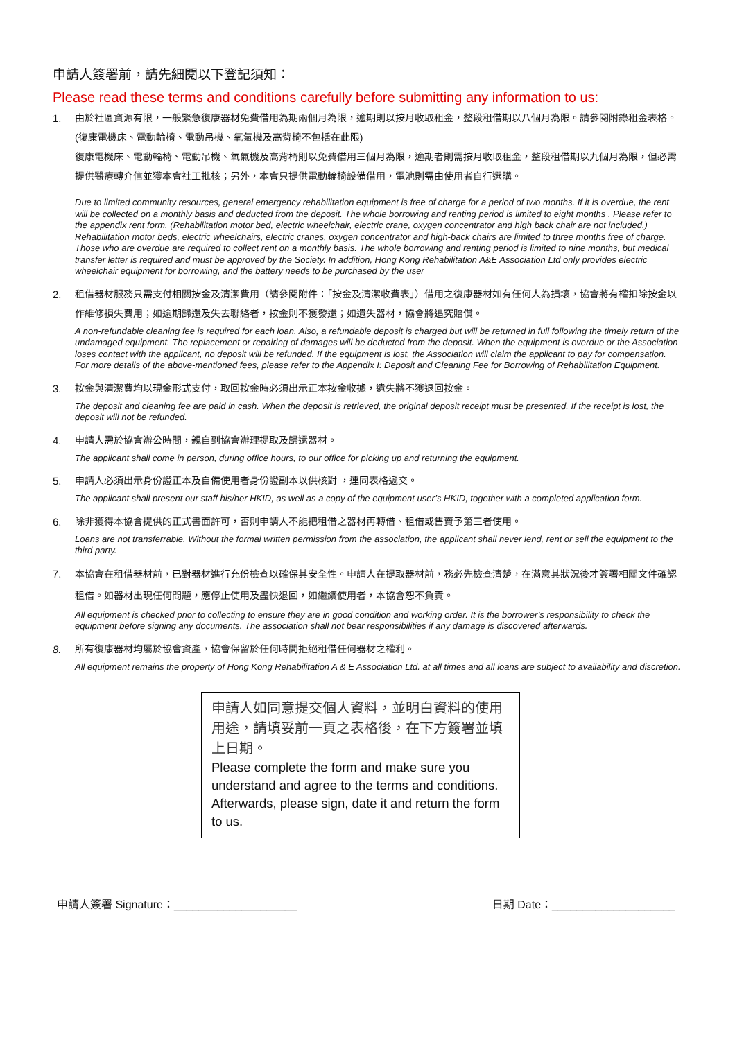申請人簽署前，請先細閱以下登記須知：
Please read these terms and conditions carefully before submitting any information to us:
1.
由於社區資源有限，一般緊急復康器材免費借用為期兩個月為限，逾期則以按月收取租金，整段租借期以八個月為限。請參閱附錄租金表格。(復康電機床、電動輪椅、電動吊機、氧氣機及高背椅不包括在此限)
復康電機床、電動輪椅、電動吊機、氧氣機及高背椅則以免費借用三個月為限，逾期者則需按月收取租金，整段租借期以九個月為限，但必需提供醫療轉介信並獲本會社工批核；另外，本會只提供電動輪椅設備借用，電池則需由使用者自行選購。
Due to limited community resources, general emergency rehabilitation equipment is free of charge for a period of two months. If it is overdue, the rent will be collected on a monthly basis and deducted from the deposit. The whole borrowing and renting period is limited to eight months . Please refer to the appendix rent form. (Rehabilitation motor bed, electric wheelchair, electric crane, oxygen concentrator and high back chair are not included.)
Rehabilitation motor beds, electric wheelchairs, electric cranes, oxygen concentrator and high-back chairs are limited to three months free of charge. Those who are overdue are required to collect rent on a monthly basis. The whole borrowing and renting period is limited to nine months, but medical transfer letter is required and must be approved by the Society. In addition, Hong Kong Rehabilitation A&E Association Ltd only provides electric wheelchair equipment for borrowing, and the battery needs to be purchased by the user
2.
租借器材服務只需支付相關按金及清潔費用（請參閱附件：「按金及清潔收費表」）借用之復康器材如有任何人為損壞，協會將有權扣除按金以作維修損失費用；如逾期歸還及失去聯絡者，按金則不獲發還；如遺失器材，協會將追究賠償。
A non-refundable cleaning fee is required for each loan. Also, a refundable deposit is charged but will be returned in full following the timely return of the undamaged equipment. The replacement or repairing of damages will be deducted from the deposit. When the equipment is overdue or the Association loses contact with the applicant, no deposit will be refunded. If the equipment is lost, the Association will claim the applicant to pay for compensation. For more details of the above-mentioned fees, please refer to the Appendix I: Deposit and Cleaning Fee for Borrowing of Rehabilitation Equipment.
3.
按金與清潔費均以現金形式支付，取回按金時必須出示正本按金收據，遺失將不獲退回按金。
The deposit and cleaning fee are paid in cash. When the deposit is retrieved, the original deposit receipt must be presented. If the receipt is lost, the deposit will not be refunded.
4.
申請人需於協會辦公時間，親自到協會辦理提取及歸還器材。
The applicant shall come in person, during office hours, to our office for picking up and returning the equipment.
5.
申請人必須出示身份證正本及自備使用者身份證副本以供核對 ，連同表格遞交。
The applicant shall present our staff his/her HKID, as well as a copy of the equipment user’s HKID, together with a completed application form.
6.
除非獲得本協會提供的正式書面許可，否則申請人不能把租借之器材再轉借、租借或售賣予第三者使用。
Loans are not transferrable. Without the formal written permission from the association, the applicant shall never lend, rent or sell the equipment to the third party.
7.
本協會在租借器材前，已對器材進行充份檢查以確保其安全性。申請人在提取器材前，務必先檢查清楚，在滿意其狀況後才簽署相關文件確認租借。如器材出現任何問題，應停止使用及盡快退回，如繼續使用者，本協會恕不負責。
All equipment is checked prior to collecting to ensure they are in good condition and working order. It is the borrower’s responsibility to check the equipment before signing any documents. The association shall not bear responsibilities if any damage is discovered afterwards.
8.
所有復康器材均屬於協會資產，協會保留於任何時間拒絕租借任何器材之權利。
All equipment remains the property of Hong Kong Rehabilitation A & E Association Ltd. at all times and all loans are subject to availability and discretion.
申請人如同意提交個人資料，並明白資料的使用用途，請填妥前一頁之表格後，在下方簽署並填上日期。
Please complete the form and make sure you understand and agree to the terms and conditions. Afterwards, please sign, date it and return the form to us.
申請人簽署 Signature：____________________ 日期 Date：____________________